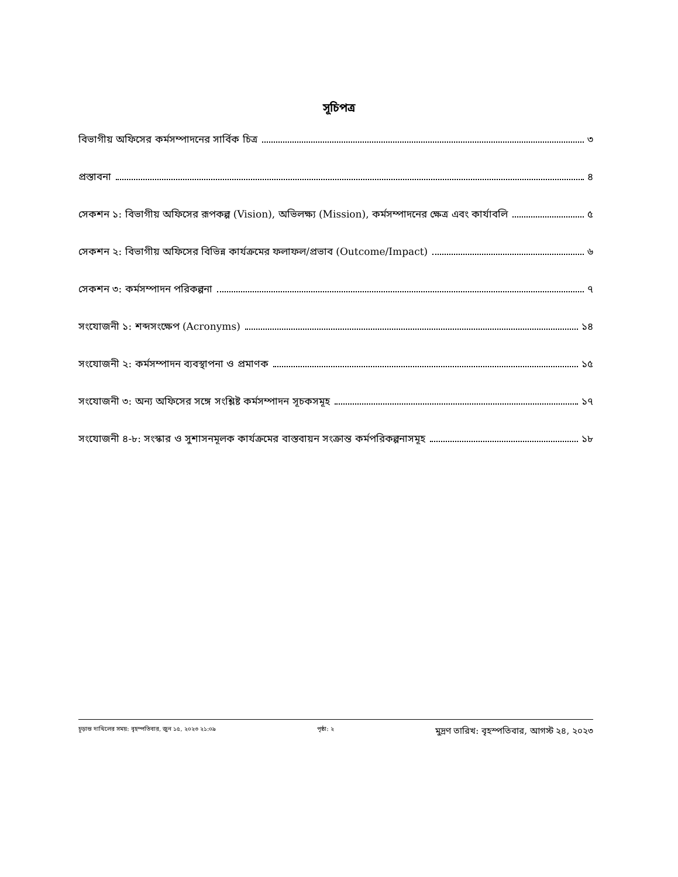সূচিপত্র
বিভাগীয় অফিসের কর্মসম্পাদনের সার্বিক চিত্র ৩
প্রস্তাবনা ৪
সেকশন ১: বিভাগীয় অফিসের রূপকল্প (Vision), অভিলক্ষ্য (Mission), কর্মসম্পাদনের ক্ষেত্র এবং কার্যাবলি ৫
সেকশন ২: বিভাগীয় অফিসের বিভিন্ন কার্যক্রমের ফলাফল/প্রভাব (Outcome/Impact) ৬
সেকশন ৩: কর্মসম্পাদন পরিকল্পনা ৭
সংযোজনী ১: শব্দসংক্ষেপ (Acronyms) ১৪
সংযোজনী ২: কর্মসম্পাদন ব্যবস্থাপনা ও প্রমাণক ১৫
সংযোজনী ৩: অন্য অফিসের সঙ্গে সংশ্লিষ্ট কর্মসম্পাদন সূচকসমূহ ১৭
সংযোজনী ৪-৮: সংস্কার ও সুশাসনমূলক কার্যক্রমের বাস্তবায়ন সংক্রান্ত কর্মপরিকল্পনাসমূহ ১৮
চূড়ান্ত দাখিলের সময়: বৃহস্পতিবার, জুন ১৫, ২০২৩ ২১:০৯ পৃষ্ঠা: ২ মুদ্রণ তারিখ: বৃহস্পতিবার, আগস্ট ২৪, ২০২৩